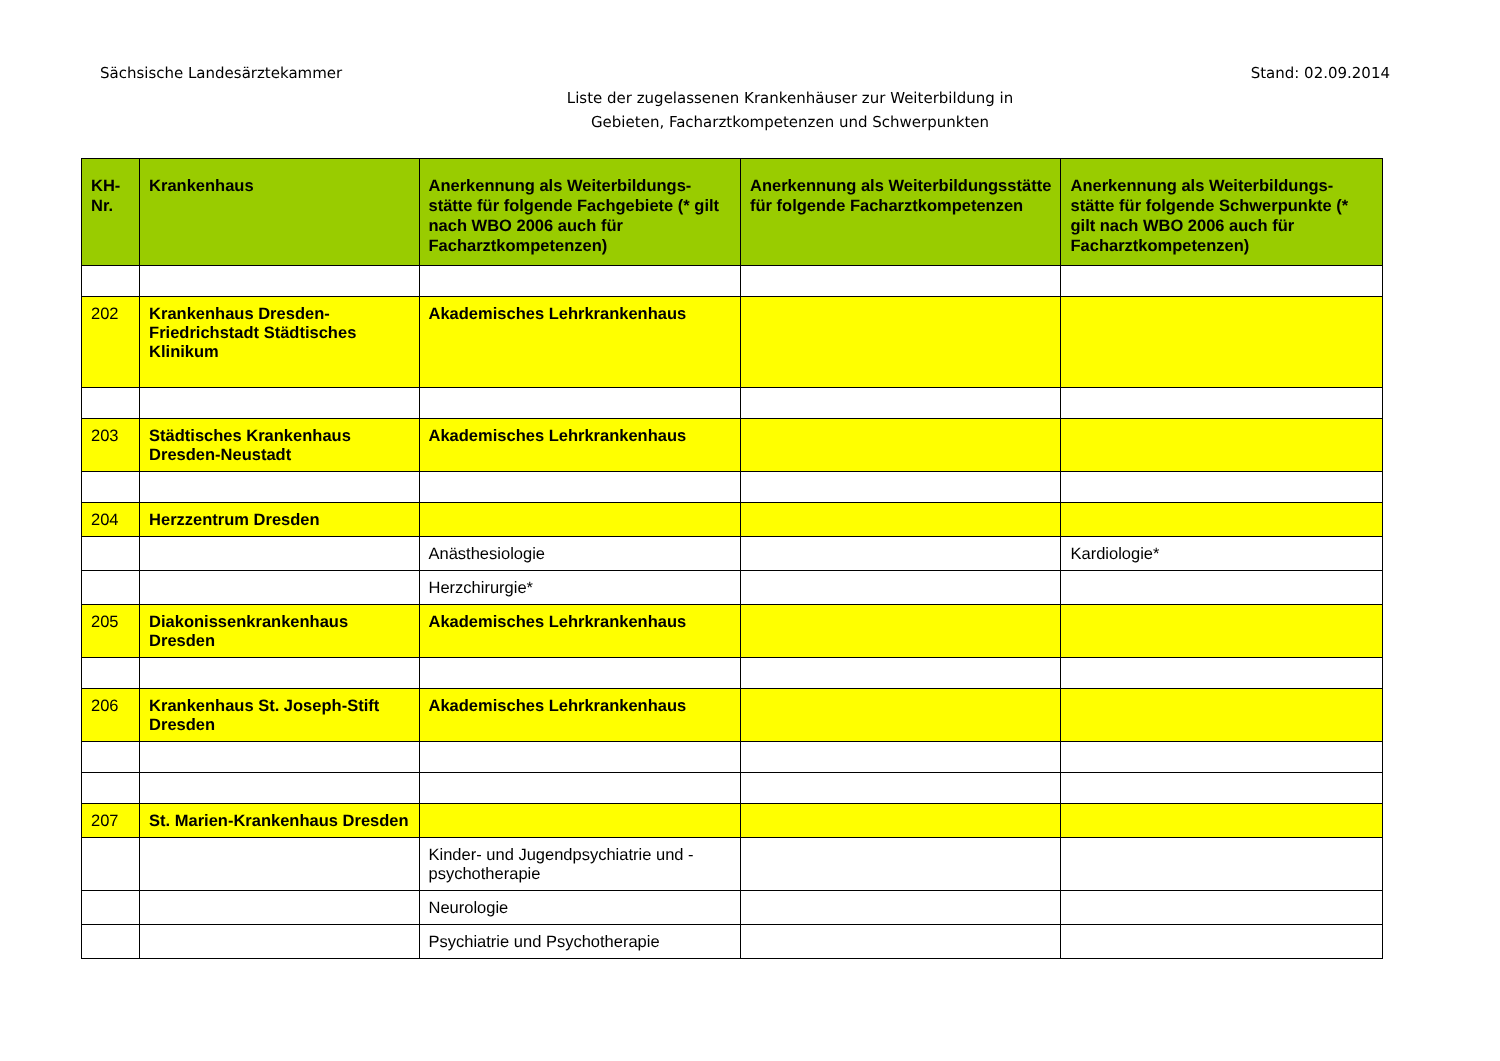Sächsische Landesärztekammer Stand: 02.09.2014
Liste der zugelassenen Krankenhäuser zur Weiterbildung in
Gebieten, Facharztkompetenzen und Schwerpunkten
| KH-Nr. | Krankenhaus | Anerkennung als Weiterbildungs-stätte für folgende Fachgebiete (* gilt nach WBO 2006 auch für Facharztkompetenzen) | Anerkennung als Weiterbildungsstätte für folgende Facharztkompetenzen | Anerkennung als Weiterbildungs-stätte für folgende Schwerpunkte (* gilt nach WBO 2006 auch für Facharztkompetenzen) |
| --- | --- | --- | --- | --- |
| 202 | Krankenhaus Dresden-Friedrichstadt Städtisches Klinikum | Akademisches Lehrkrankenhaus | | |
| 203 | Städtisches Krankenhaus Dresden-Neustadt | Akademisches Lehrkrankenhaus | | |
| 204 | Herzzentrum Dresden | | | |
| | | Anästhesiologie | | Kardiologie* |
| | | Herzchirurgie* | | |
| 205 | Diakonissenkrankenhaus Dresden | Akademisches Lehrkrankenhaus | | |
| 206 | Krankenhaus St. Joseph-Stift Dresden | Akademisches Lehrkrankenhaus | | |
| 207 | St. Marien-Krankenhaus Dresden | | | |
| | | Kinder- und Jugendpsychiatrie und -psychotherapie | | |
| | | Neurologie | | |
| | | Psychiatrie und Psychotherapie | | |